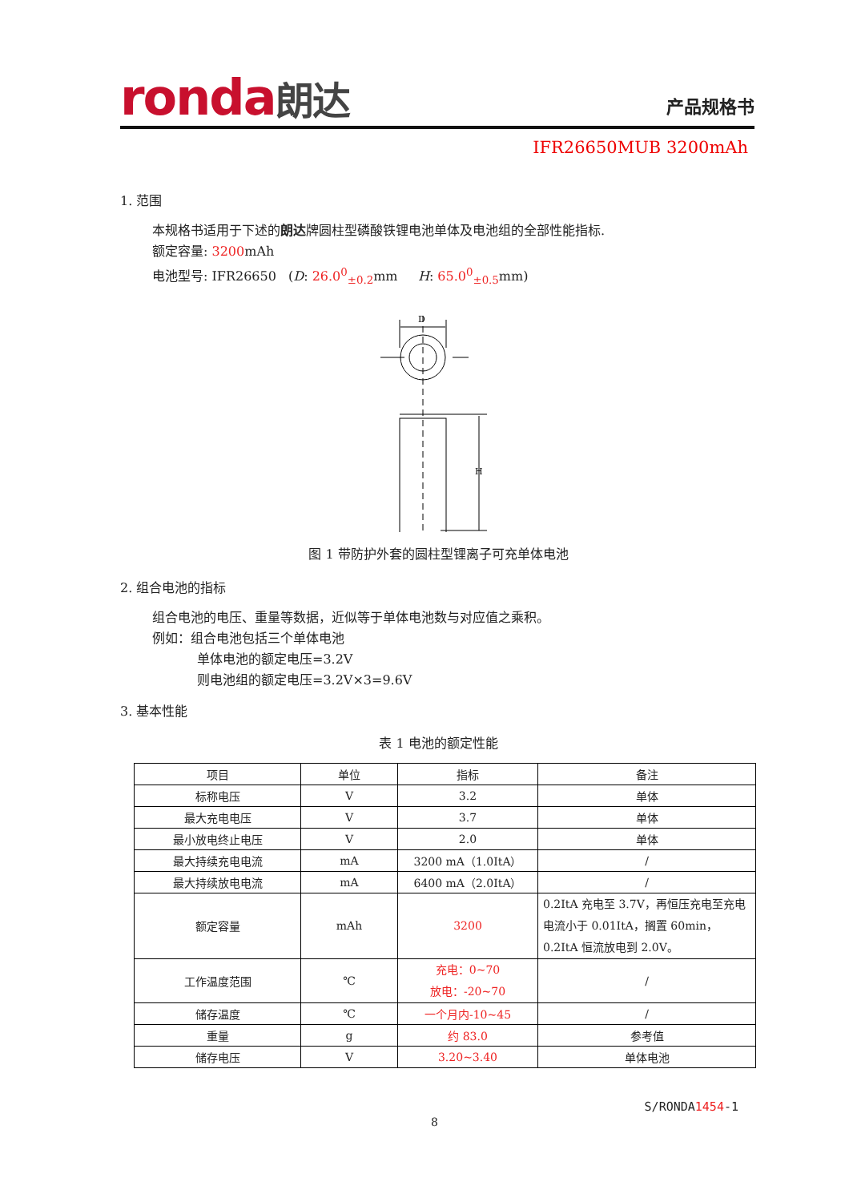ronda朗达 产品规格书
IFR26650MUB 3200mAh
1. 范围
本规格书适用于下述的朗达牌圆柱型磷酸铁锂电池单体及电池组的全部性能指标.
额定容量: 3200mAh
电池型号: IFR26650 (D: 26.0<sup>0</sup><sub>±0.2</sub>mm H: 65.0<sup>0</sup><sub>±0.5</sub>mm)
D
H
图 1 带防护外套的圆柱型锂离子可充单体电池
2. 组合电池的指标
组合电池的电压、重量等数据，近似等于单体电池数与对应值之乘积。
例如：组合电池包括三个单体电池
单体电池的额定电压=3.2V
则电池组的额定电压=3.2V×3=9.6V
3. 基本性能
表 1 电池的额定性能
| 项目 | 单位 | 指标 | 备注 |
| --- | --- | --- | --- |
| 标称电压 | V | 3.2 | 单体 |
| 最大充电电压 | V | 3.7 | 单体 |
| 最小放电终止电压 | V | 2.0 | 单体 |
| 最大持续充电电流 | mA | 3200 mA（1.0ItA） | / |
| 最大持续放电电流 | mA | 6400 mA（2.0ItA） | / |
| 额定容量 | mAh | 3200 | 0.2ItA 充电至 3.7V，再恒压充电至充电电流小于 0.01ItA，搁置 60min，0.2ItA 恒流放电到 2.0V。 |
| 工作温度范围 | ℃ | 充电：0~70 放电：-20~70 | / |
| 储存温度 | ℃ | 一个月内-10~45 | / |
| 重量 | g | 约 83.0 | 参考值 |
| 储存电压 | V | 3.20~3.40 | 单体电池 |
S/RONDA1454-1
8